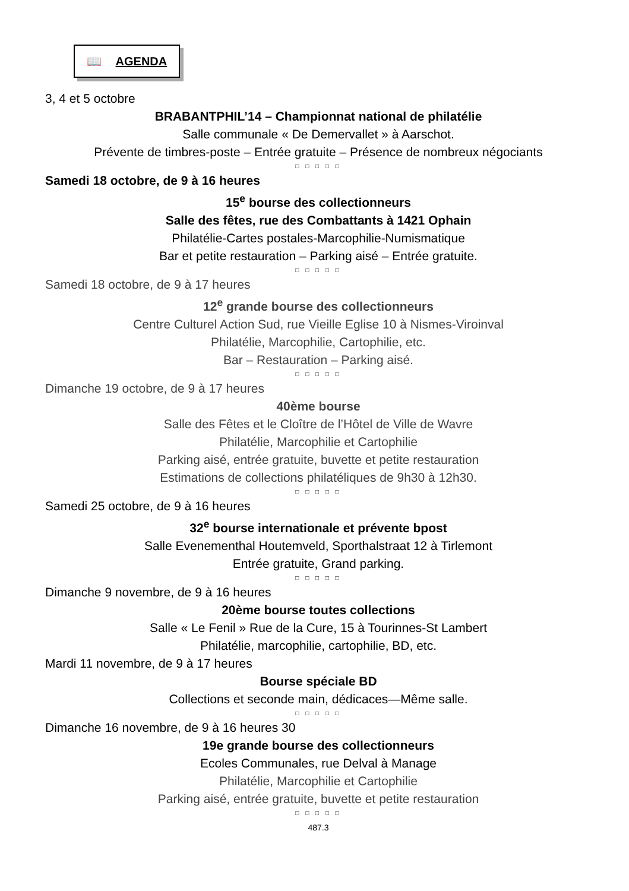📖 AGENDA
3, 4 et 5 octobre
BRABANTPHIL’14 – Championnat national de philatélie
Salle communale « De Demervallet » à Aarschot.
Prévente de timbres-poste – Entrée gratuite – Présence de nombreux négociants
□ □ □ □ □
Samedi 18 octobre, de 9 à 16 heures
15<sup>e</sup> bourse des collectionneurs
Salle des fêtes, rue des Combattants à 1421 Ophain
Philatélie-Cartes postales-Marcophilie-Numismatique
Bar et petite restauration – Parking aisé – Entrée gratuite.
□ □ □ □ □
Samedi 18 octobre, de 9 à 17 heures
12<sup>e</sup> grande bourse des collectionneurs
Centre Culturel Action Sud, rue Vieille Eglise 10 à Nismes-Viroinval
Philatélie, Marcophilie, Cartophilie, etc.
Bar – Restauration – Parking aisé.
□ □ □ □ □
Dimanche 19 octobre, de 9 à 17 heures
40ème bourse
Salle des Fêtes et le Cloître de l’Hôtel de Ville de Wavre
Philatélie, Marcophilie et Cartophilie
Parking aisé, entrée gratuite, buvette et petite restauration
Estimations de collections philatéliques de 9h30 à 12h30.
□ □ □ □ □
Samedi 25 octobre, de 9 à 16 heures
32<sup>e</sup> bourse internationale et prévente bpost
Salle Evenementhal Houtemveld, Sporthalstraat 12 à Tirlemont
Entrée gratuite, Grand parking.
□ □ □ □ □
Dimanche 9 novembre, de 9 à 16 heures
20ème bourse toutes collections
Salle « Le Fenil » Rue de la Cure, 15 à Tourinnes-St Lambert
Philatélie, marcophilie, cartophilie, BD, etc.
Mardi 11 novembre, de 9 à 17 heures
Bourse spéciale BD
Collections et seconde main, dédicaces—Même salle.
□ □ □ □ □
Dimanche 16 novembre, de 9 à 16 heures 30
19e grande bourse des collectionneurs
Ecoles Communales, rue Delval à Manage
Philatélie, Marcophilie et Cartophilie
Parking aisé, entrée gratuite, buvette et petite restauration
□ □ □ □ □
487.3